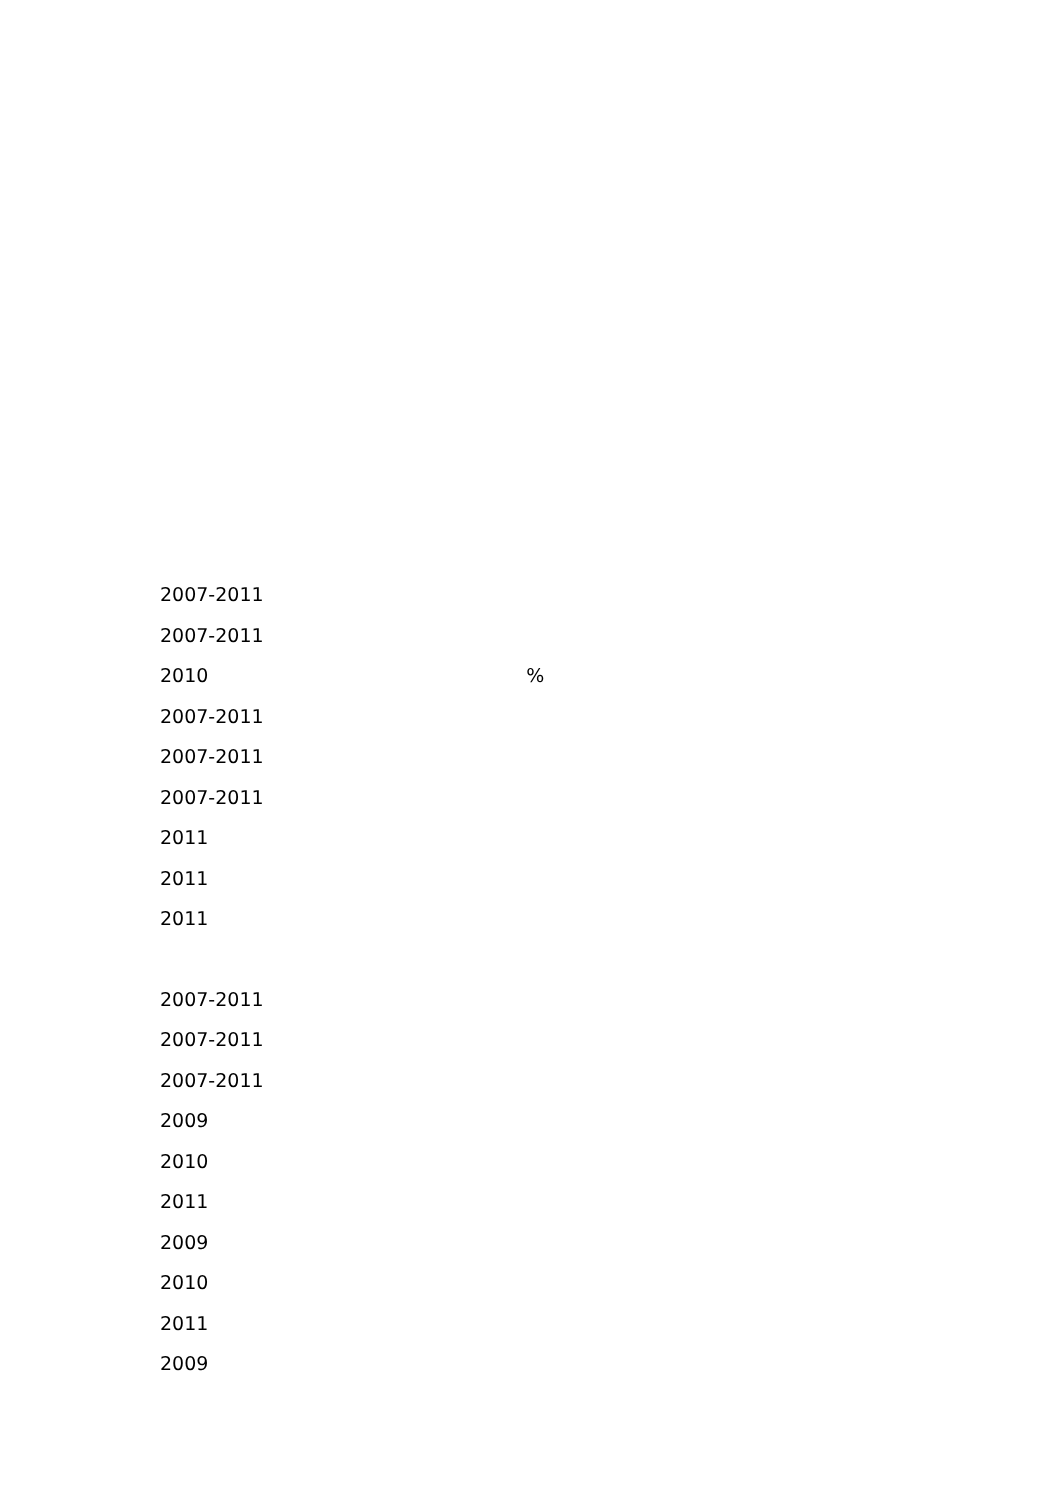2007-2011
2007-2011
2010%
2007-2011
2007-2011
2007-2011
2011
2011
2011
2007-2011
2007-2011
2007-2011
2009
2010
2011
2009
2010
2011
2009